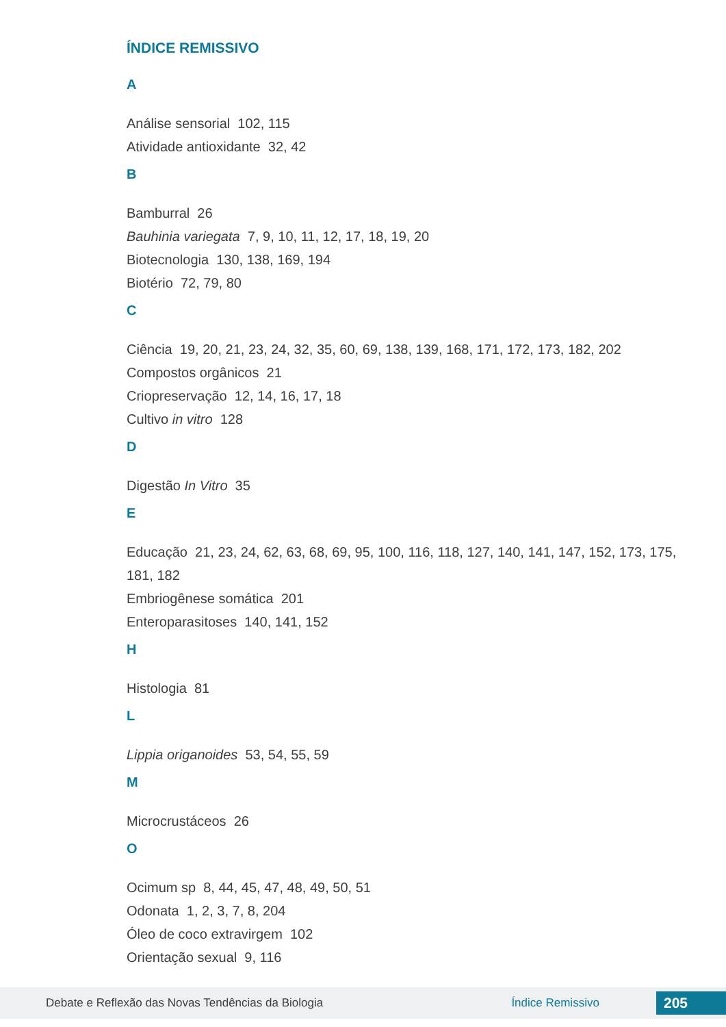ÍNDICE REMISSIVO
A
Análise sensorial 102, 115
Atividade antioxidante 32, 42
B
Bamburral 26
Bauhinia variegata 7, 9, 10, 11, 12, 17, 18, 19, 20
Biotecnologia 130, 138, 169, 194
Biotério 72, 79, 80
C
Ciência 19, 20, 21, 23, 24, 32, 35, 60, 69, 138, 139, 168, 171, 172, 173, 182, 202
Compostos orgânicos 21
Criopreservação 12, 14, 16, 17, 18
Cultivo in vitro 128
D
Digestão In Vitro 35
E
Educação 21, 23, 24, 62, 63, 68, 69, 95, 100, 116, 118, 127, 140, 141, 147, 152, 173, 175, 181, 182
Embriogênese somática 201
Enteroparasitoses 140, 141, 152
H
Histologia 81
L
Lippia origanoides 53, 54, 55, 59
M
Microcrustáceos 26
O
Ocimum sp 8, 44, 45, 47, 48, 49, 50, 51
Odonata 1, 2, 3, 7, 8, 204
Óleo de coco extravirgem 102
Orientação sexual 9, 116
Debate e Reflexão das Novas Tendências da Biologia Índice Remissivo 205